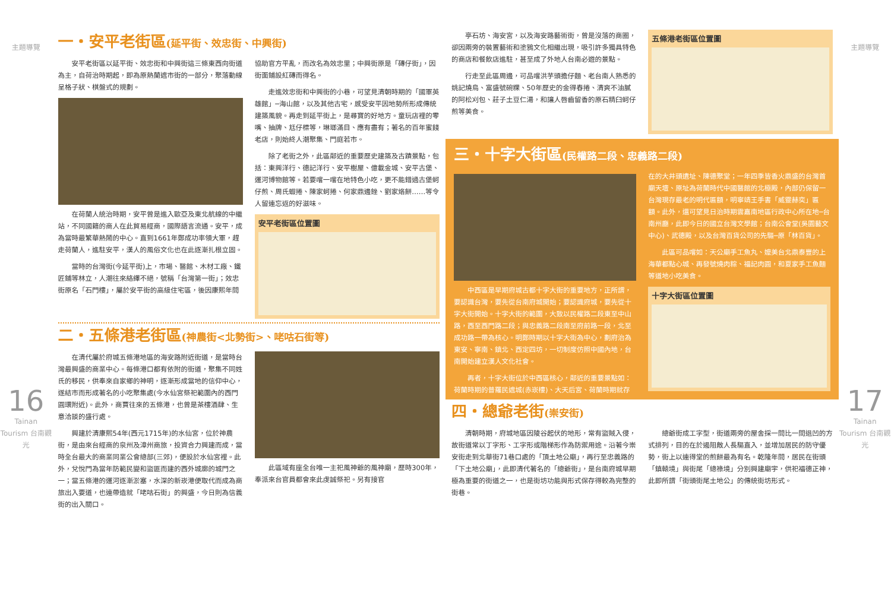主題導覽
16
Tainan Tourism 台南觀光
一・安平老街區(延平街、效忠街、中興街)
安平老街區以延平街、效忠街和中興街這三條東西向街道為主，自荷治時期起，即為原熱蘭遮市街的一部分，聚落動線呈格子狀、棋盤式的規劃。
在荷蘭人統治時期，安平曾是進入歐亞及東北航線的中繼站，不同國籍的商人在此貿易經商，國際語言流通。安平，成為當時最繁華熱鬧的中心。直到1661年鄭成功率領大軍，趕走荷蘭人，進駐安平，漢人的風俗文化也在此逐漸扎根立固。
當時的台灣街(今延平街)上，市場、醫館、木材工廠、鐵匠鋪等林立，人潮往來絡繹不絕，號稱「台灣第一街」；效忠街原名「石門樓」，屬於安平街的高級住宅區，後因康熙年間協助官方平亂，而改名為效忠里；中興街原是「磚仔街」，因街面鋪設紅磚而得名。
走進效忠街和中興街的小巷，可望見清朝時期的「國軍英雄館」─海山館，以及其他古宅，感受安平因地勢所形成傳統建築風貌。再走到延平街上，是尋寶的好地方。童玩店裡的零嘴、抽牌、尪仔標等，琳瑯滿目、應有盡有；著名的百年蜜餞老店，則始終人潮聚集、門庭若市。
除了老街之外，此區鄰近的重要歷史建築及古蹟景點，包括：東興洋行、德記洋行、安平樹屋、億載金城、安平古堡、運河博物館等。若要嚐一嚐在地特色小吃，更不能錯過古堡蚵仔煎、周氏蝦捲、陳家蚵捲、何家鼎邊銼、劉家烙餅……等令人留連忘返的好滋味。
安平老街區位置圖
二・五條港老街區(神農街<北勢街>、咾咕石街等)
在清代屬於府城五條港地區的海安路附近街道，是當時台灣最興盛的商業中心。每條港口都有依附的街道，聚集不同姓氏的移民，供奉來自家鄉的神明，逐漸形成當地的信仰中心，遂結市而形成著名的小吃聚集處(今水仙宮祭祀範圍內的西門圓環附近)。此外，商賈往來的五條港，也曾是茶樓酒肆、生意洽談的盛行處。
興建於清康熙54年(西元1715年)的水仙宮，位於神農街，是由來台經商的泉州及漳州商旅，投資合力興建而成，當時全台最大的商業同業公會總部(三郊)，便設於水仙宮裡。此外，兌悅門為當年防範民變和盜匪而建的西外城廓的城門之一；當五條港的運河逐漸淤塞，水深的新崁港便取代而成為商旅出入要道，也連帶造就「咾咕石街」的興盛，今日則為信義街的出入關口。
此區域有座全台唯一主祀風神爺的風神廟，歷時300年，奉派來台官員都會來此虔誠祭祀。另有接官
亭石坊、海安宮，以及海安路藝術街，曾是沒落的商圈，卻因兩旁的裝置藝術和塗鴉文化相繼出現，吸引許多獨具特色的商店和餐飲店進駐，甚至成了外地人台南必遊的景點。
行走至此區周邊，可品嚐洪芋頭擔仔麵、老台南人熟悉的姚記燒鳥、富盛號碗粿、50年歷史的金得春捲、清爽不油膩的阿松刈包、莊子土豆仁湯，和讓人唇齒留香的原石精臼蚵仔煎等美食。
五條港老街區位置圖
三・十字大街區(民權路二段、忠義路二段)
中西區是早期府城古都十字大街的重要地方，正所謂，要認識台灣，要先從台南府城開始；要認識府城，要先從十字大街開始。十字大街的範圍，大致以民權路二段東至中山路，西至西門路二段；與忠義路二段南至府前路一段，北至成功路一帶為核心。明鄭時期以十字大街為中心，劃府治為東安、寧南、鎮北、西定四坊，一切制度仿照中國內地，台南開始建立漢人文化社會。
再者，十字大街位於中西區核心，鄰近的重要景點如：荷蘭時期的普羅民遮城(赤崁樓)、大天后宮、荷蘭時期就存在的大井頭遺址、陳德聚堂；一年四季皆香火鼎盛的台灣首廟天壇、原址為荷蘭時代中國醫館的北極殿，內部仍保留一台灣現存最老的明代匾額，明寧靖王手書「威靈赫奕」匾額。此外，還可望見日治時期雲嘉南地區行政中心所在地─台南州廳，此即今日的國立台灣文學館；台南公會堂(吳園藝文中心)、武德殿，以及台灣百貨公司的先驅─原「林百貨」。
此區可品嚐如：天公廟手工魚丸、嬤美台北鼎泰豐的上海華都點心城、再發號燒肉粽、福記肉圓，和夏家手工魚麵等道地小吃美食。
十字大街區位置圖
四・總爺老街(崇安街)
清朝時期，府城地區因陵谷起伏的地形，常有盜賊入侵，故街道常以丁字形、工字形或階梯形作為防禦用途。沿著今崇安街走到北華街71巷口處的「頂土地公廟」，再行至忠義路的「下土地公廟」，此即清代著名的「總爺街」，是台南府城早期極為重要的街道之一，也是街坊功能與形式保存得較為完整的街巷。
總爺街成工字型，街道兩旁的屋舍採一間比一間退凹的方式排列，目的在於遏阻敵人長驅直入，並增加居民的防守優勢，街上以連得堂的煎餅最為有名。乾隆年間，居民在街頭「鎮轅境」與街尾「總祿境」分別興建廟宇，供祀福德正神，此即所謂「街頭街尾土地公」的傳統街坊形式。
主題導覽
17
Tainan Tourism 台南觀光